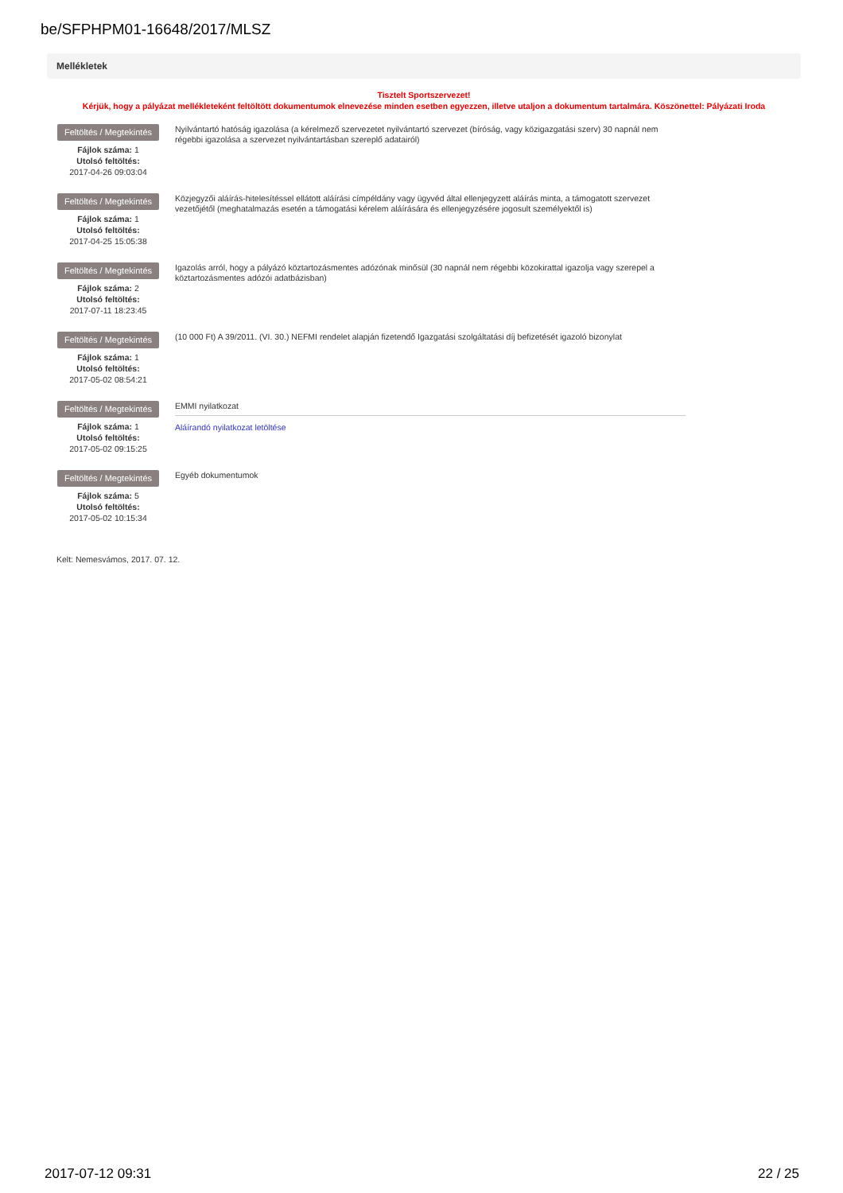be/SFPHPM01-16648/2017/MLSZ
Mellékletek
Tisztelt Sportszervezet!
Kérjük, hogy a pályázat mellékleteként feltöltött dokumentumok elnevezése minden esetben egyezzen, illetve utaljon a dokumentum tartalmára. Köszönettel: Pályázati Iroda
Feltöltés / Megtekintés
Fájlok száma: 1
Utolsó feltöltés:
2017-04-26 09:03:04
Nyilvántartó hatóság igazolása (a kérelmező szervezetet nyilvántartó szervezet (bíróság, vagy közigazgatási szerv) 30 napnál nem régebbi igazolása a szervezet nyilvántartásban szereplő adatairól)
Feltöltés / Megtekintés
Fájlok száma: 1
Utolsó feltöltés:
2017-04-25 15:05:38
Közjegyzői aláírás-hitelesítéssel ellátott aláírási címpéldány vagy ügyvéd által ellenjegyzett aláírás minta, a támogatott szervezet vezetőjétől (meghatalmazás esetén a támogatási kérelem aláírására és ellenjegyzésére jogosult személyektől is)
Feltöltés / Megtekintés
Fájlok száma: 2
Utolsó feltöltés:
2017-07-11 18:23:45
Igazolás arról, hogy a pályázó köztartozásmentes adózónak minősül (30 napnál nem régebbi közokirattal igazolja vagy szerepel a köztartozásmentes adózói adatbázisban)
Feltöltés / Megtekintés
Fájlok száma: 1
Utolsó feltöltés:
2017-05-02 08:54:21
(10 000 Ft) A 39/2011. (VI. 30.) NEFMI rendelet alapján fizetendő Igazgatási szolgáltatási díj befizetését igazoló bizonylat
Feltöltés / Megtekintés
Fájlok száma: 1
Utolsó feltöltés:
2017-05-02 09:15:25
EMMI nyilatkozat
Aláírandó nyilatkozat letöltése
Feltöltés / Megtekintés
Fájlok száma: 5
Utolsó feltöltés:
2017-05-02 10:15:34
Egyéb dokumentumok
Kelt: Nemesvámos, 2017. 07. 12.
2017-07-12 09:31 22 / 25